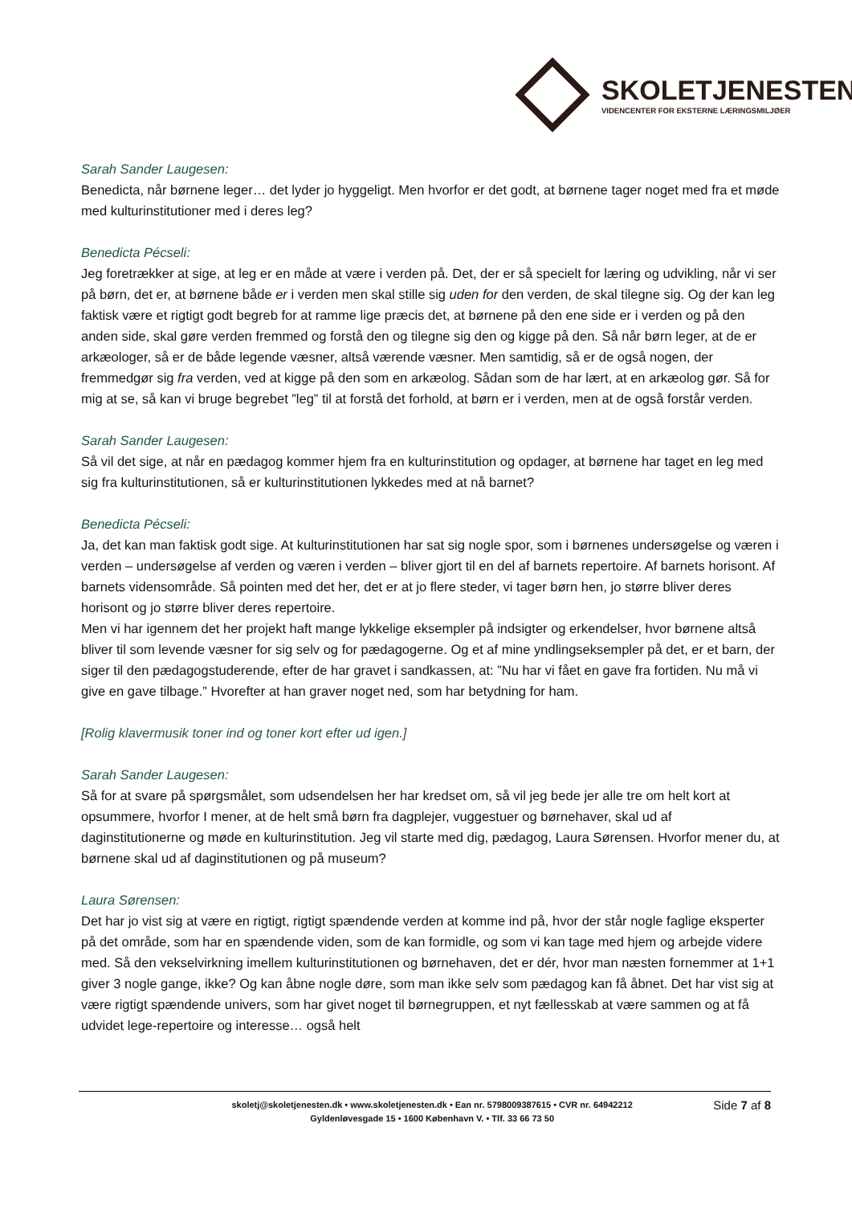SKOLETJENESTEN
VIDENCENTER FOR EKSTERNE LÆRINGSMILJØER
Sarah Sander Laugesen:
Benedicta, når børnene leger… det lyder jo hyggeligt. Men hvorfor er det godt, at børnene tager noget med fra et møde med kulturinstitutioner med i deres leg?
Benedicta Pécseli:
Jeg foretrækker at sige, at leg er en måde at være i verden på. Det, der er så specielt for læring og udvikling, når vi ser på børn, det er, at børnene både er i verden men skal stille sig uden for den verden, de skal tilegne sig. Og der kan leg faktisk være et rigtigt godt begreb for at ramme lige præcis det, at børnene på den ene side er i verden og på den anden side, skal gøre verden fremmed og forstå den og tilegne sig den og kigge på den. Så når børn leger, at de er arkæologer, så er de både legende væsner, altså værende væsner. Men samtidig, så er de også nogen, der fremmedgør sig fra verden, ved at kigge på den som en arkæolog. Sådan som de har lært, at en arkæolog gør. Så for mig at se, så kan vi bruge begrebet ”leg” til at forstå det forhold, at børn er i verden, men at de også forstår verden.
Sarah Sander Laugesen:
Så vil det sige, at når en pædagog kommer hjem fra en kulturinstitution og opdager, at børnene har taget en leg med sig fra kulturinstitutionen, så er kulturinstitutionen lykkedes med at nå barnet?
Benedicta Pécseli:
Ja, det kan man faktisk godt sige. At kulturinstitutionen har sat sig nogle spor, som i børnenes undersøgelse og væren i verden – undersøgelse af verden og væren i verden – bliver gjort til en del af barnets repertoire. Af barnets horisont. Af barnets vidensområde. Så pointen med det her, det er at jo flere steder, vi tager børn hen, jo større bliver deres horisont og jo større bliver deres repertoire.
Men vi har igennem det her projekt haft mange lykkelige eksempler på indsigter og erkendelser, hvor børnene altså bliver til som levende væsner for sig selv og for pædagogerne. Og et af mine yndlingseksempler på det, er et barn, der siger til den pædagogstuderende, efter de har gravet i sandkassen, at: ”Nu har vi fået en gave fra fortiden. Nu må vi give en gave tilbage.” Hvorefter at han graver noget ned, som har betydning for ham.
[Rolig klavermusik toner ind og toner kort efter ud igen.]
Sarah Sander Laugesen:
Så for at svare på spørgsmålet, som udsendelsen her har kredset om, så vil jeg bede jer alle tre om helt kort at opsummere, hvorfor I mener, at de helt små børn fra dagplejer, vuggestuer og børnehaver, skal ud af daginstitutionerne og møde en kulturinstitution. Jeg vil starte med dig, pædagog, Laura Sørensen. Hvorfor mener du, at børnene skal ud af daginstitutionen og på museum?
Laura Sørensen:
Det har jo vist sig at være en rigtigt, rigtigt spændende verden at komme ind på, hvor der står nogle faglige eksperter på det område, som har en spændende viden, som de kan formidle, og som vi kan tage med hjem og arbejde videre med. Så den vekselvirkning imellem kulturinstitutionen og børnehaven, det er dér, hvor man næsten fornemmer at 1+1 giver 3 nogle gange, ikke? Og kan åbne nogle døre, som man ikke selv som pædagog kan få åbnet. Det har vist sig at være rigtigt spændende univers, som har givet noget til børnegruppen, et nyt fællesskab at være sammen og at få udvidet lege-repertoire og interesse… også helt
skoletj@skoletjenesten.dk • www.skoletjenesten.dk • Ean nr. 5798009387615 • CVR nr. 64942212
Gyldenløvesgade 15 • 1600 København V. • Tlf. 33 66 73 50
Side 7 af 8